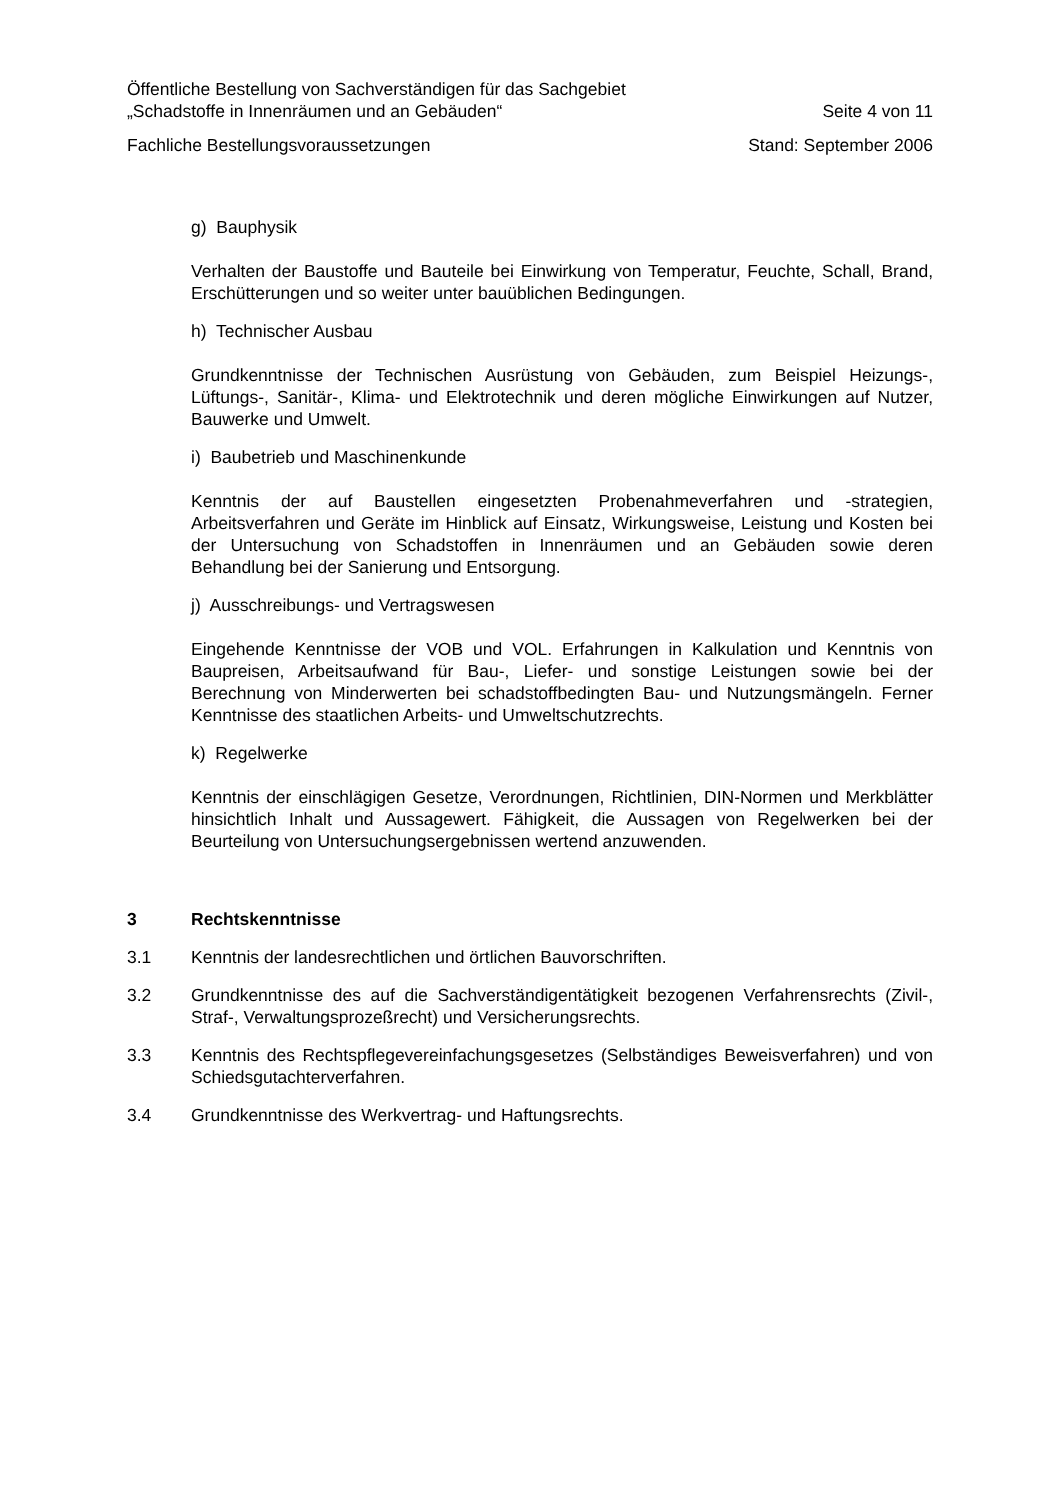Öffentliche Bestellung von Sachverständigen für das Sachgebiet
„Schadstoffe in Innenräumen und an Gebäuden“Seite 4 von 11
Fachliche Bestellungsvoraussetzungen Stand: September 2006
g) Bauphysik
Verhalten der Baustoffe und Bauteile bei Einwirkung von Temperatur, Feuchte, Schall, Brand, Erschütterungen und so weiter unter bauüblichen Bedingungen.
h) Technischer Ausbau
Grundkenntnisse der Technischen Ausrüstung von Gebäuden, zum Beispiel Heizungs-, Lüftungs-, Sanitär-, Klima- und Elektrotechnik und deren mögliche Einwirkungen auf Nutzer, Bauwerke und Umwelt.
i) Baubetrieb und Maschinenkunde
Kenntnis der auf Baustellen eingesetzten Probenahmeverfahren und -strategien, Arbeitsverfahren und Geräte im Hinblick auf Einsatz, Wirkungsweise, Leistung und Kosten bei der Untersuchung von Schadstoffen in Innenräumen und an Gebäuden sowie deren Behandlung bei der Sanierung und Entsorgung.
j) Ausschreibungs- und Vertragswesen
Eingehende Kenntnisse der VOB und VOL. Erfahrungen in Kalkulation und Kenntnis von Baupreisen, Arbeitsaufwand für Bau-, Liefer- und sonstige Leistungen sowie bei der Berechnung von Minderwerten bei schadstoffbedingten Bau- und Nutzungsmängeln. Ferner Kenntnisse des staatlichen Arbeits- und Umweltschutzrechts.
k) Regelwerke
Kenntnis der einschlägigen Gesetze, Verordnungen, Richtlinien, DIN-Normen und Merkblätter hinsichtlich Inhalt und Aussagewert. Fähigkeit, die Aussagen von Regelwerken bei der Beurteilung von Untersuchungsergebnissen wertend anzuwenden.
3 Rechtskenntnisse
3.1 Kenntnis der landesrechtlichen und örtlichen Bauvorschriften.
3.2 Grundkenntnisse des auf die Sachverständigentätigkeit bezogenen Verfahrensrechts (Zivil-, Straf-, Verwaltungsprozeßrecht) und Versicherungsrechts.
3.3 Kenntnis des Rechtspflegevereinfachungsgesetzes (Selbständiges Beweisverfahren) und von Schiedsgutachterverfahren.
3.4 Grundkenntnisse des Werkvertrag- und Haftungsrechts.